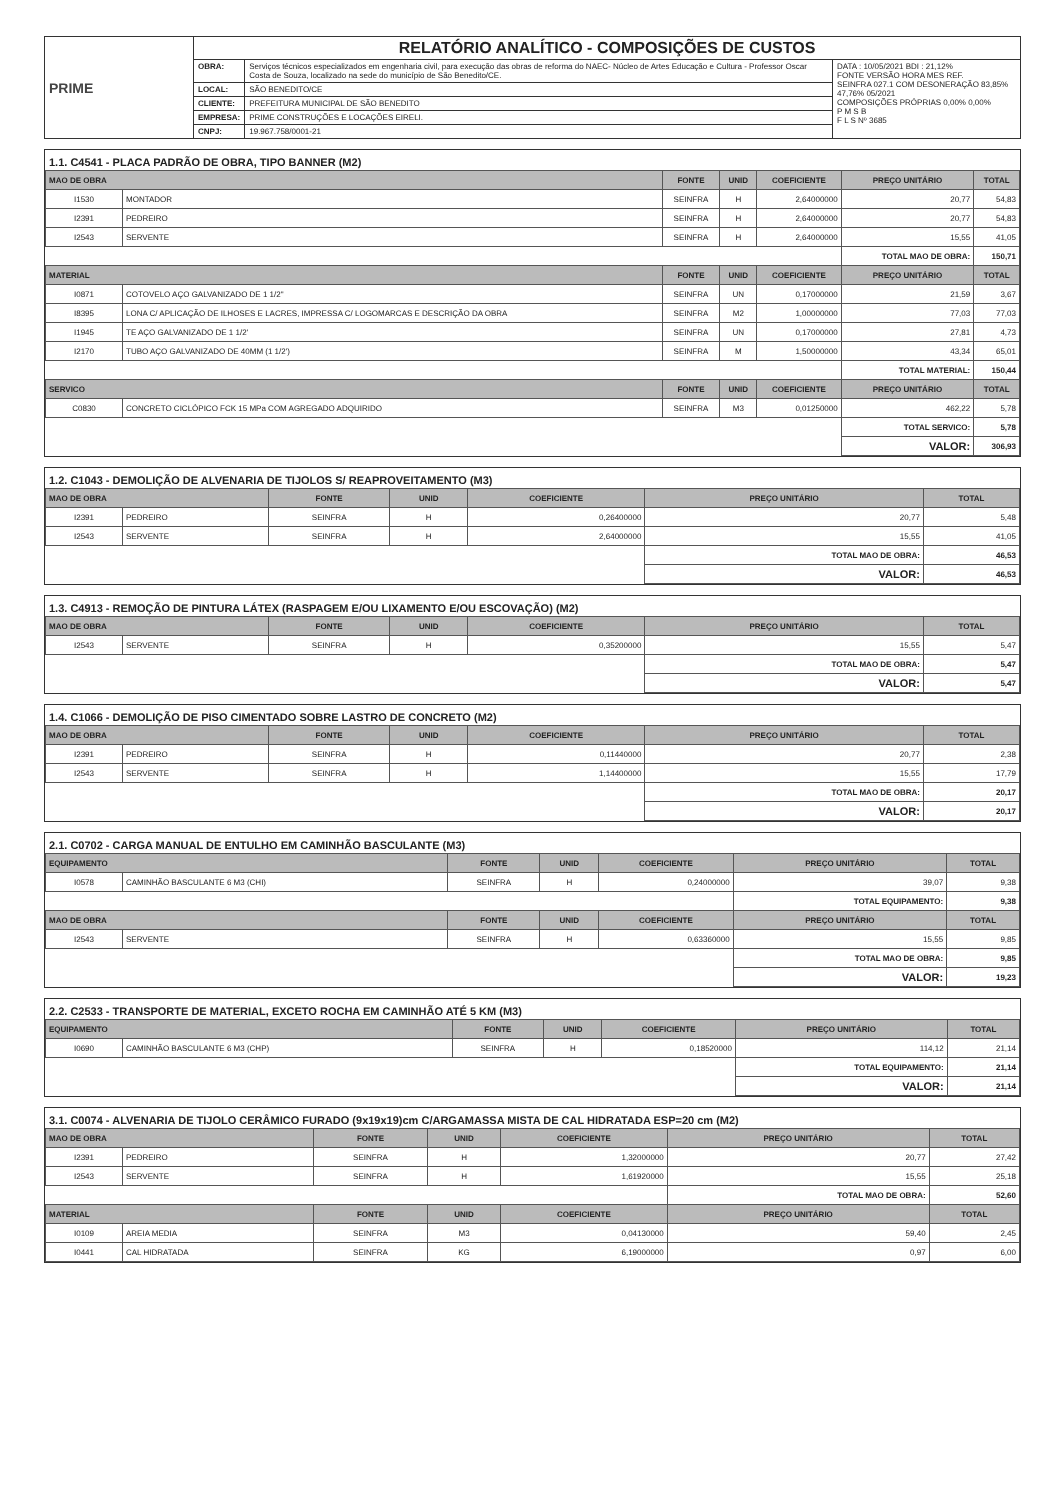| PRIME | RELATÓRIO ANALÍTICO - COMPOSIÇÕES DE CUSTOS | | |
| | OBRA: | Serviços técnicos especializados em engenharia civil, para execução das obras de reforma do NAEC- Núcleo de Artes Educação e Cultura - Professor Oscar Costa de Souza, localizado na sede do município de São Benedito/CE. | DATA : 10/05/2021 BDI : 21,12% FONTE VERSÃO HORA MES REF. SEINFRA 027.1 COM DESONERAÇÃO 83,85% 47,76% 05/2021 COMPOSIÇÕES PRÓPRIAS 0,00% 0,00% P M S B F L S Nº 3685 |
| | LOCAL: | SÃO BENEDITO/CE | |
| | CLIENTE: | PREFEITURA MUNICIPAL DE SÃO BENEDITO | |
| | EMPRESA: | PRIME CONSTRUÇÕES E LOCAÇÕES EIRELI. | |
| | CNPJ: | 19.967.758/0001-21 | |
1.1. C4541 - PLACA PADRÃO DE OBRA, TIPO BANNER (M2)
| MAO DE OBRA | | FONTE | UNID | COEFICIENTE | PREÇO UNITÁRIO | TOTAL |
| --- | --- | --- | --- | --- | --- | --- |
| I1530 | MONTADOR | SEINFRA | H | 2,64000000 | 20,77 | 54,83 |
| I2391 | PEDREIRO | SEINFRA | H | 2,64000000 | 20,77 | 54,83 |
| I2543 | SERVENTE | SEINFRA | H | 2,64000000 | 15,55 | 41,05 |
| | | | | | TOTAL MAO DE OBRA: | 150,71 |
| MATERIAL | | FONTE | UNID | COEFICIENTE | PREÇO UNITÁRIO | TOTAL |
| I0871 | COTOVELO AÇO GALVANIZADO DE 1 1/2" | SEINFRA | UN | 0,17000000 | 21,59 | 3,67 |
| I8395 | LONA C/ APLICAÇÃO DE ILHOSES E LACRES, IMPRESSA C/ LOGOMARCAS E DESCRIÇÃO DA OBRA | SEINFRA | M2 | 1,00000000 | 77,03 | 77,03 |
| I1945 | TE AÇO GALVANIZADO DE 1 1/2' | SEINFRA | UN | 0,17000000 | 27,81 | 4,73 |
| I2170 | TUBO AÇO GALVANIZADO DE 40MM (1 1/2') | SEINFRA | M | 1,50000000 | 43,34 | 65,01 |
| | | | | | TOTAL MATERIAL: | 150,44 |
| SERVICO | | FONTE | UNID | COEFICIENTE | PREÇO UNITÁRIO | TOTAL |
| C0830 | CONCRETO CICLÓPICO FCK 15 MPa COM AGREGADO ADQUIRIDO | SEINFRA | M3 | 0,01250000 | 462,22 | 5,78 |
| | | | | | TOTAL SERVICO: | 5,78 |
| | | | | | VALOR: | 306,93 |
1.2. C1043 - DEMOLIÇÃO DE ALVENARIA DE TIJOLOS S/ REAPROVEITAMENTO (M3)
| MAO DE OBRA | | FONTE | UNID | COEFICIENTE | PREÇO UNITÁRIO | TOTAL |
| --- | --- | --- | --- | --- | --- | --- |
| I2391 | PEDREIRO | SEINFRA | H | 0,26400000 | 20,77 | 5,48 |
| I2543 | SERVENTE | SEINFRA | H | 2,64000000 | 15,55 | 41,05 |
| | | | | | TOTAL MAO DE OBRA: | 46,53 |
| | | | | | VALOR: | 46,53 |
1.3. C4913 - REMOÇÃO DE PINTURA LÁTEX (RASPAGEM E/OU LIXAMENTO E/OU ESCOVAÇÃO) (M2)
| MAO DE OBRA | | FONTE | UNID | COEFICIENTE | PREÇO UNITÁRIO | TOTAL |
| --- | --- | --- | --- | --- | --- | --- |
| I2543 | SERVENTE | SEINFRA | H | 0,35200000 | 15,55 | 5,47 |
| | | | | | TOTAL MAO DE OBRA: | 5,47 |
| | | | | | VALOR: | 5,47 |
1.4. C1066 - DEMOLIÇÃO DE PISO CIMENTADO SOBRE LASTRO DE CONCRETO (M2)
| MAO DE OBRA | | FONTE | UNID | COEFICIENTE | PREÇO UNITÁRIO | TOTAL |
| --- | --- | --- | --- | --- | --- | --- |
| I2391 | PEDREIRO | SEINFRA | H | 0,11440000 | 20,77 | 2,38 |
| I2543 | SERVENTE | SEINFRA | H | 1,14400000 | 15,55 | 17,79 |
| | | | | | TOTAL MAO DE OBRA: | 20,17 |
| | | | | | VALOR: | 20,17 |
2.1. C0702 - CARGA MANUAL DE ENTULHO EM CAMINHÃO BASCULANTE (M3)
| EQUIPAMENTO | | FONTE | UNID | COEFICIENTE | PREÇO UNITÁRIO | TOTAL |
| --- | --- | --- | --- | --- | --- | --- |
| I0578 | CAMINHÃO BASCULANTE 6 M3 (CHI) | SEINFRA | H | 0,24000000 | 39,07 | 9,38 |
| | | | | | TOTAL EQUIPAMENTO: | 9,38 |
| MAO DE OBRA | | FONTE | UNID | COEFICIENTE | PREÇO UNITÁRIO | TOTAL |
| I2543 | SERVENTE | SEINFRA | H | 0,63360000 | 15,55 | 9,85 |
| | | | | | TOTAL MAO DE OBRA: | 9,85 |
| | | | | | VALOR: | 19,23 |
2.2. C2533 - TRANSPORTE DE MATERIAL, EXCETO ROCHA EM CAMINHÃO ATÉ 5 KM (M3)
| EQUIPAMENTO | | FONTE | UNID | COEFICIENTE | PREÇO UNITÁRIO | TOTAL |
| --- | --- | --- | --- | --- | --- | --- |
| I0690 | CAMINHÃO BASCULANTE 6 M3 (CHP) | SEINFRA | H | 0,18520000 | 114,12 | 21,14 |
| | | | | | TOTAL EQUIPAMENTO: | 21,14 |
| | | | | | VALOR: | 21,14 |
3.1. C0074 - ALVENARIA DE TIJOLO CERÂMICO FURADO (9x19x19)cm C/ARGAMASSA MISTA DE CAL HIDRATADA ESP=20 cm (M2)
| MAO DE OBRA | | FONTE | UNID | COEFICIENTE | PREÇO UNITÁRIO | TOTAL |
| --- | --- | --- | --- | --- | --- | --- |
| I2391 | PEDREIRO | SEINFRA | H | 1,32000000 | 20,77 | 27,42 |
| I2543 | SERVENTE | SEINFRA | H | 1,61920000 | 15,55 | 25,18 |
| | | | | | TOTAL MAO DE OBRA: | 52,60 |
| MATERIAL | | FONTE | UNID | COEFICIENTE | PREÇO UNITÁRIO | TOTAL |
| I0109 | AREIA MEDIA | SEINFRA | M3 | 0,04130000 | 59,40 | 2,45 |
| I0441 | CAL HIDRATADA | SEINFRA | KG | 6,19000000 | 0,97 | 6,00 |